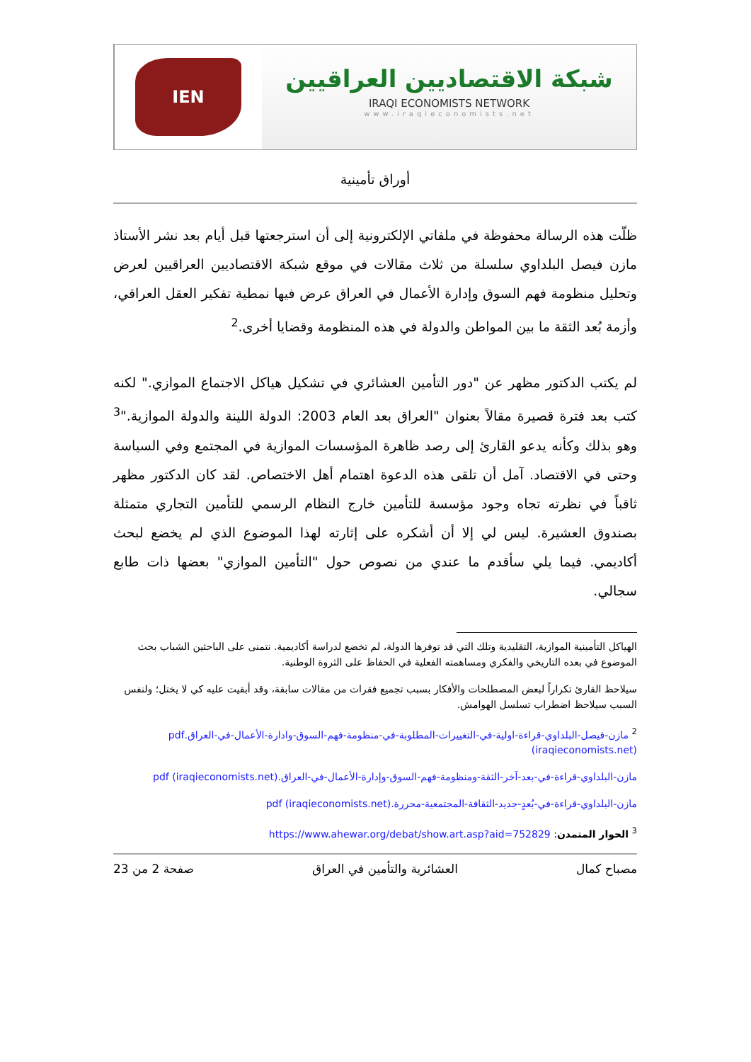IEN
شبكة الاقتصاديين العراقيين
IRAQI ECONOMISTS NETWORK
www.iraqieconomists.net
أوراق تأمينية
ظلّت هذه الرسالة محفوظة في ملفاتي الإلكترونية إلى أن استرجعتها قبل أيام بعد نشر الأستاذ مازن فيصل البلداوي سلسلة من ثلاث مقالات في موقع شبكة الاقتصاديين العراقيين لعرض وتحليل منظومة فهم السوق وإدارة الأعمال في العراق عرض فيها نمطية تفكير العقل العراقي، وأزمة بُعد الثقة ما بين المواطن والدولة في هذه المنظومة وقضايا أخرى.<sup>2</sup>
لم يكتب الدكتور مظهر عن "دور التأمين العشائري في تشكيل هياكل الاجتماع الموازي." لكنه كتب بعد فترة قصيرة مقالاً بعنوان "العراق بعد العام 2003: الدولة اللينة والدولة الموازية."<sup>3</sup> وهو بذلك وكأنه يدعو القارئ إلى رصد ظاهرة المؤسسات الموازية في المجتمع وفي السياسة وحتى في الاقتصاد. آمل أن تلقى هذه الدعوة اهتمام أهل الاختصاص. لقد كان الدكتور مظهر ثاقباً في نظرته تجاه وجود مؤسسة للتأمين خارج النظام الرسمي للتأمين التجاري متمثلة بصندوق العشيرة. ليس لي إلا أن أشكره على إثارته لهذا الموضوع الذي لم يخضع لبحث أكاديمي. فيما يلي سأقدم ما عندي من نصوص حول "التأمين الموازي" بعضها ذات طابع سجالي.
الهياكل التأمينية الموازية، التقليدية وتلك التي قد توفرها الدولة، لم تخضع لدراسة أكاديمية. نتمنى على الباحثين الشباب بحث الموضوع في بعده التاريخي والفكري ومساهمته الفعلية في الحفاظ على الثروة الوطنية.
سيلاحظ القارئ تكراراً لبعض المصطلحات والأفكار بسبب تجميع فقرات من مقالات سابقة، وقد أبقيت عليه كي لا يختل؛ ولنفس السبب سيلاحظ اضطراب تسلسل الهوامش.
<sup>2</sup> مازن-فيصل-البلداوي-قراءة-اولية-في-التغييرات-المطلوبة-في-منظومة-فهم-السوق-وادارة-الأعمال-في-العراق.pdf (iraqieconomists.net)
مازن-البلداوي-قراءة-في-بعد-آخر-الثقة-ومنظومة-فهم-السوق-وإدارة-الأعمال-في-العراق.pdf (iraqieconomists.net)
مازن-البلداوي-قراءة-في-بُعدٍ-جديد-الثقافة-المجتمعية-محررة.pdf (iraqieconomists.net)
<sup>3</sup> الحوار المتمدن: https://www.ahewar.org/debat/show.art.asp?aid=752829
مصباح كمال العشائرية والتأمين في العراق صفحة 2 من 23